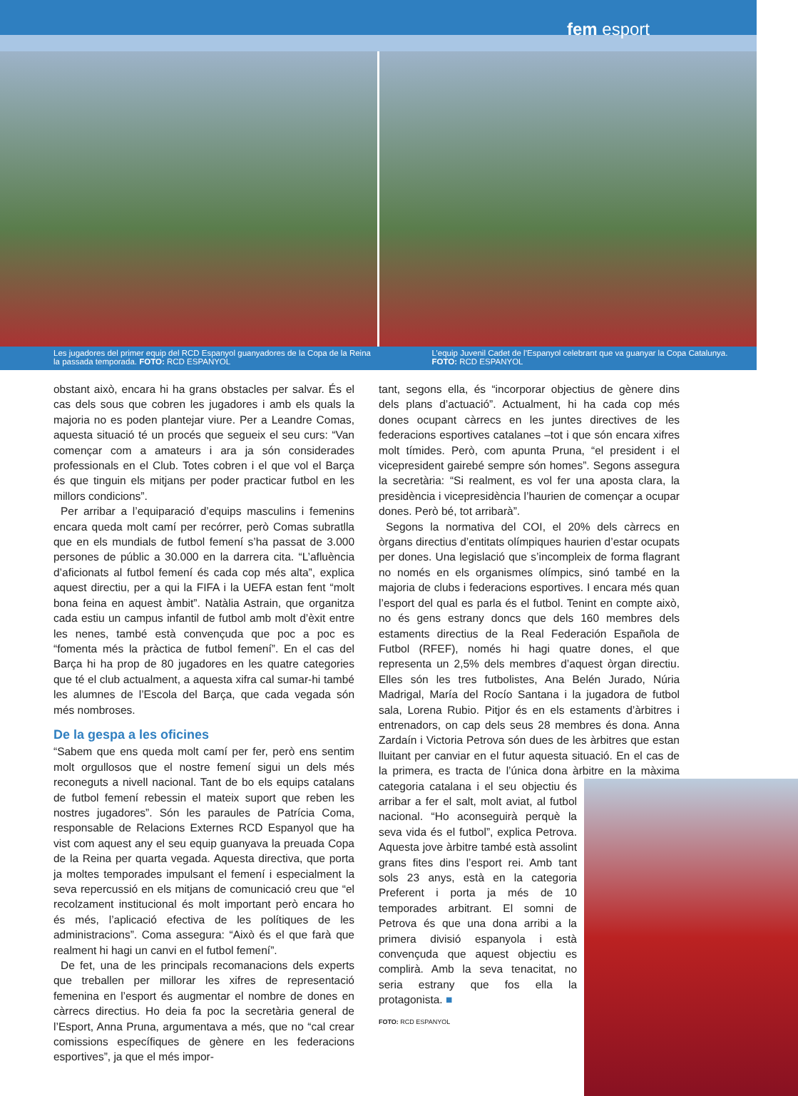fem esport
Les jugadores del primer equip del RCD Espanyol guanyadores de la Copa de la Reina la passada temporada. FOTO: RCD ESPANYOL
L’equip Juvenil Cadet de l’Espanyol celebrant que va guanyar la Copa Catalunya.
FOTO: RCD ESPANYOL
obstant això, encara hi ha grans obstacles per salvar. És el cas dels sous que cobren les jugadores i amb els quals la majoria no es poden plantejar viure. Per a Leandre Comas, aquesta situació té un procés que segueix el seu curs: “Van començar com a amateurs i ara ja són considerades professionals en el Club. Totes cobren i el que vol el Barça és que tinguin els mitjans per poder practicar futbol en les millors condicions”.
Per arribar a l’equiparació d’equips masculins i femenins encara queda molt camí per recórrer, però Comas subratlla que en els mundials de futbol femení s’ha passat de 3.000 persones de públic a 30.000 en la darrera cita. “L’afluència d’aficionats al futbol femení és cada cop més alta”, explica aquest directiu, per a qui la FIFA i la UEFA estan fent “molt bona feina en aquest àmbit”. Natàlia Astrain, que organitza cada estiu un campus infantil de futbol amb molt d’èxit entre les nenes, també està convençuda que poc a poc es “fomenta més la pràctica de futbol femení”. En el cas del Barça hi ha prop de 80 jugadores en les quatre categories que té el club actualment, a aquesta xifra cal sumar-hi també les alumnes de l’Escola del Barça, que cada vegada són més nombroses.
De la gespa a les oficines
“Sabem que ens queda molt camí per fer, però ens sentim molt orgullosos que el nostre femení sigui un dels més reconeguts a nivell nacional. Tant de bo els equips catalans de futbol femení rebessin el mateix suport que reben les nostres jugadores”. Són les paraules de Patrícia Coma, responsable de Relacions Externes RCD Espanyol que ha vist com aquest any el seu equip guanyava la preuada Copa de la Reina per quarta vegada. Aquesta directiva, que porta ja moltes temporades impulsant el femení i especialment la seva repercussió en els mitjans de comunicació creu que “el recolzament institucional és molt important però encara ho és més, l’aplicació efectiva de les polítiques de les administracions”. Coma assegura: “Això és el que farà que realment hi hagi un canvi en el futbol femení”.
De fet, una de les principals recomanacions dels experts que treballen per millorar les xifres de representació femenina en l’esport és augmentar el nombre de dones en càrrecs directius. Ho deia fa poc la secretària general de l’Esport, Anna Pruna, argumentava a més, que no “cal crear comissions específiques de gènere en les federacions esportives”, ja que el més impor-
tant, segons ella, és “incorporar objectius de gènere dins dels plans d’actuació”. Actualment, hi ha cada cop més dones ocupant càrrecs en les juntes directives de les federacions esportives catalanes –tot i que són encara xifres molt tímides. Però, com apunta Pruna, “el president i el vicepresident gairebé sempre són homes”. Segons assegura la secretària: “Si realment, es vol fer una aposta clara, la presidència i vicepresidència l’haurien de començar a ocupar dones. Però bé, tot arribarà”.
Segons la normativa del COI, el 20% dels càrrecs en òrgans directius d’entitats olímpiques haurien d’estar ocupats per dones. Una legislació que s’incompleix de forma flagrant no només en els organismes olímpics, sinó també en la majoria de clubs i federacions esportives. I encara més quan l’esport del qual es parla és el futbol. Tenint en compte això, no és gens estrany doncs que dels 160 membres dels estaments directius de la Real Federación Española de Futbol (RFEF), només hi hagi quatre dones, el que representa un 2,5% dels membres d’aquest òrgan directiu. Elles són les tres futbolistes, Ana Belén Jurado, Núria Madrigal, María del Rocío Santana i la jugadora de futbol sala, Lorena Rubio. Pitjor és en els estaments d’àrbitres i entrenadors, on cap dels seus 28 membres és dona. Anna Zardaín i Victoria Petrova són dues de les àrbitres que estan lluitant per canviar en el futur aquesta situació. En el cas de la primera, es tracta de l’única dona àrbitre en la màxima categoria catalana i el seu objectiu és arribar a fer el salt, molt aviat, al futbol nacional. “Ho aconseguirà perquè la seva vida és el futbol”, explica Petrova. Aquesta jove àrbitre també està assolint grans fites dins l’esport rei. Amb tant sols 23 anys, està en la categoria Preferent i porta ja més de 10 temporades arbitrant. El somni de Petrova és que una dona arribi a la primera divisió espanyola i està convençuda que aquest objectiu es complirà. Amb la seva tenacitat, no seria estrany que fos ella la protagonista. ■
FOTO: RCD ESPANYOL